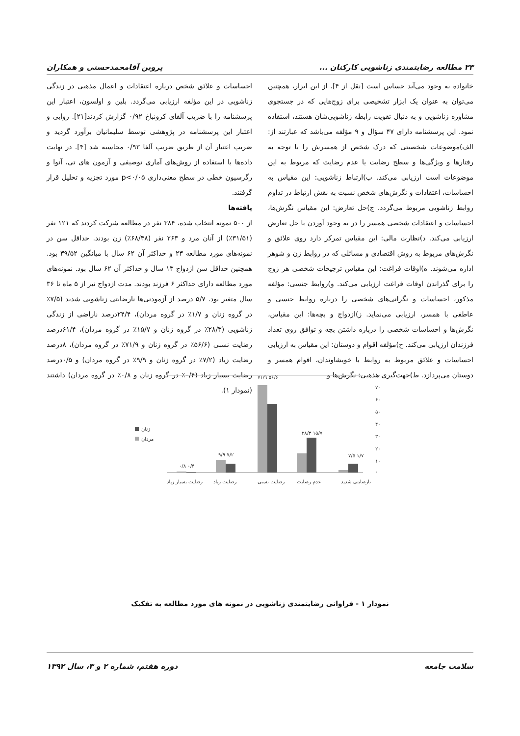۳۳ مطالعه رضایتمندی زناشویی کارکنان ... پروین آقامحمدحسنی و همکاران
خانواده به وجود می‌آید حساس است [نقل از ۴]. از این ابزار، همچنین می‌توان به عنوان یک ابزار تشخیصی برای زوج‌هایی که در جستجوی مشاوره زناشویی و به دنبال تقویت رابطه زناشویی‌شان هستند، استفاده نمود. این پرسشنامه دارای ۴۷ سؤال و ۹ مؤلفه می‌باشد که عبارتند از: الف)موضوعات شخصیتی که درک شخص از همسرش را با توجه به رفتارها و ویژگی‌ها و سطح رضایت یا عدم رضایت که مربوط به این موضوعات است ارزیابی می‌کند. ب)ارتباط زناشویی: این مقیاس به احساسات، اعتقادات و نگرش‌های شخص نسبت به نقش ارتباط در تداوم روابط زناشویی مربوط می‌گردد. ج)حل تعارض: این مقیاس نگرش‌ها، احساسات و اعتقادات شخصی همسر را در به وجود آوردن یا حل تعارض ارزیابی می‌کند. د)نظارت مالی: این مقیاس تمرکز دارد روی علائق و نگرش‌های مربوط به روش اقتصادی و مسائلی که در روابط زن و شوهر اداره می‌شوند. ه)اوقات فراغت: این مقیاس ترجیحات شخصی هر زوج را برای گذراندن اوقات فراغت ارزیابی می‌کند. و)روابط جنسی: مؤلفه مذکور، احساسات و نگرانی‌های شخصی را درباره روابط جنسی و عاطفی با همسر، ارزیابی می‌نماید. ز)ازدواج و بچه‌ها: این مقیاس، نگرش‌ها و احساسات شخصی را درباره داشتن بچه و توافق روی تعداد فرزندان ارزیابی می‌کند. ح)مؤلفه اقوام و دوستان: این مقیاس به ارزیابی احساسات و علائق مربوط به روابط با خویشاوندان، اقوام همسر و دوستان می‌پردازد. ط)جهت‌گیری مذهبی: نگرش‌ها و
احساسات و علائق شخص درباره اعتقادات و اعمال مذهبی در زندگی زناشویی در این مؤلفه ارزیابی می‌گردد. بلین و اولسون، اعتبار این پرسشنامه را با ضریب آلفای کرونباخ ۰/۹۲ گزارش کردند[۲۱]. روایی و اعتبار این پرسشنامه در پژوهشی توسط سلیمانیان برآورد گردید و ضریب اعتبار آن از طریق ضریب آلفا ۰/۹۳ محاسبه شد [۴]. در نهایت داده‌ها با استفاده از روش‌های آماری توصیفی و آزمون های تی، آنوا و رگرسیون خطی در سطح معنی‌داری p<۰/۰۵ مورد تجزیه و تحلیل قرار گرفتند.
یافته‌ها
از ۵۰۰ نمونه انتخاب شده، ۳۸۴ نفر در مطالعه شرکت کردند که ۱۲۱ نفر (۳۱/۵۱٪) از آنان مرد و ۲۶۳ نفر (۶۸/۴۸٪) زن بودند. حداقل سن در نمونه‌های مورد مطالعه ۲۳ و حداکثر آن ۶۲ سال با میانگین ۳۹/۵۲ بود. همچنین حداقل سن ازدواج ۱۳ سال و حداکثر آن ۶۲ سال بود. نمونه‌های مورد مطالعه دارای حداکثر ۶ فرزند بودند. مدت ازدواج نیز از ۵ ماه تا ۳۶ سال متغیر بود. ۵/۷ درصد از آزمودنی‌ها نارضایتی زناشویی شدید (۷/۵٪ در گروه زنان و ۱/۷٪ در گروه مردان)، ۲۴/۴درصد ناراضی از زندگی زناشویی (۲۸/۳٪ در گروه زنان و ۱۵/۷٪ در گروه مردان)، ۶۱/۴درصد رضایت نسبی (۵۶/۶٪ در گروه زنان و ۷۱/۹٪ در گروه مردان)، ۸درصد رضایت زیاد (۷/۲٪ در گروه زنان و ۹/۹٪ در گروه مردان) و ۰/۵درصد رضایت بسیار زیاد (۰/۴٪ در گروه زنان و ۰/۸٪ در گروه مردان) داشتند (نمودار ۱).
۸۰
۷۰
۶۰
۵۰
۴۰
۳۰
۲۰
۱۰
۰
۷/۵ ۱/۷
۲۸/۳ ۱۵/۷
۷۱/۹ ۵۶/۶
۹/۹ ۷/۲
۰/۸ ۰/۴
نارضایتی شدید
عدم رضایت
رضایت نسبی
رضایت زیاد
رضایت بسیار زیاد
زنان
مردان
نمودار ۱ - فراوانی رضایتمندی زناشویی در نمونه های مورد مطالعه به تفکیک
سلامت جامعه دوره هفتم، شماره ۲ و ۳، سال ۱۳۹۲